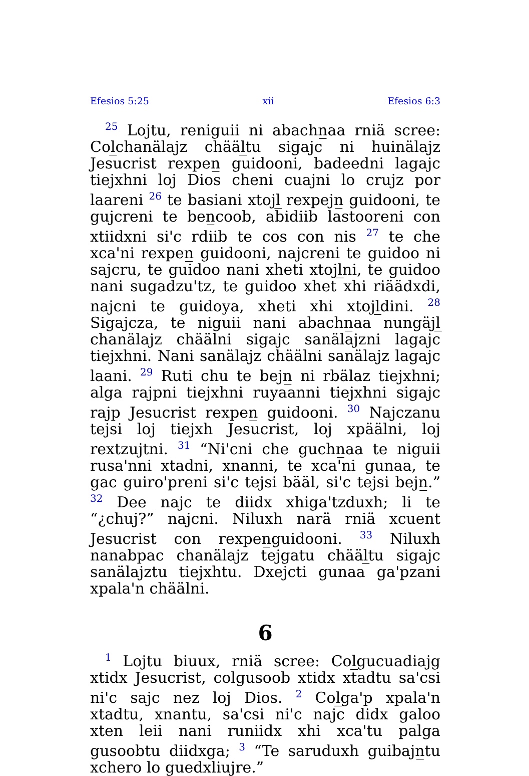Efesios 5:25 xii Efesios 6:3
<sup>25</sup> Lojtu, reniguii ni abachn̲aa rniä scree: Col̲chanälajz chääl̲tu sigajc ni huinälajz Jesucrist rexpen̲ guidooni, badeedni lagajc tiejxhni loj Dios cheni cuajni lo crujz por laareni <sup>26</sup> te basiani xtojl̲ rexpejn̲ guidooni, te gujcreni te ben̲coob, abidiib lastooreni con xtiidxni si'c rdiib te cos con nis <sup>27</sup> te che xca'ni rexpen̲ guidooni, najcreni te guidoo ni sajcru, te guidoo nani xheti xtojl̲ni, te guidoo nani sugadzu'tz, te guidoo xhet xhi riäädxdi, najcni te guidoya, xheti xhi xtojl̲dini. <sup>28</sup> Sigajcza, te niguii nani abachn̲aa nungäjl̲ chanälajz chäälni sigajc sanälajzni lagajc tiejxhni. Nani sanälajz chäälni sanälajz lagajc laani. <sup>29</sup> Ruti chu te bejn̲ ni rbälaz tiejxhni; alga rajpni tiejxhni ruyaanni tiejxhni sigajc rajp Jesucrist rexpen̲ guidooni. <sup>30</sup> Najczanu tejsi loj tiejxh Jesucrist, loj xpäälni, loj rextzujtni. <sup>31</sup> “Ni'cni che guchn̲aa te niguii rusa'nni xtadni, xnanni, te xca'ni gunaa, te gac guiro'preni si'c tejsi bääl, si'c tejsi bejn̲.” <sup>32</sup> Dee najc te diidx xhiga'tzduxh; li te “¿chuj?” najcni. Niluxh narä rniä xcuent Jesucrist con rexpen̲guidooni. <sup>33</sup> Niluxh nanabpac chanälajz tejgatu chääl̲tu sigajc sanälajztu tiejxhtu. Dxejcti gunaa ga'pzani xpala'n chäälni.
6
<sup>1</sup> Lojtu biuux, rniä scree: Col̲gucuadiajg xtidx Jesucrist, colgusoob xtidx xtadtu sa'csi ni'c sajc nez loj Dios. <sup>2</sup> Col̲ga'p xpala'n xtadtu, xnantu, sa'csi ni'c najc didx galoo xten leii nani runiidx xhi xca'tu palga gusoobtu diidxga; <sup>3</sup> “Te saruduxh guibajn̲tu xchero lo guedxliujre.”